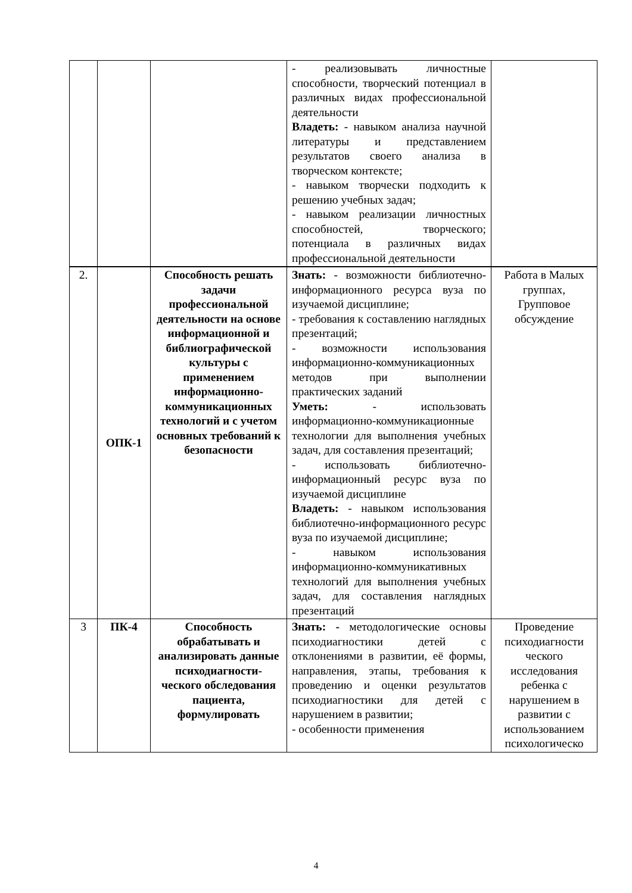| | | | - реализовывать личностные способности, творческий потенциал в различных видах профессиональной деятельности Владеть: - навыком анализа научной литературы и представлением результатов своего анализа в творческом контексте; - навыком творчески подходить к решению учебных задач; - навыком реализации личностных способностей, творческого; потенциала в различных видах профессиональной деятельности | |
| 2. | ОПК-1 | Способность решать задачи профессиональной деятельности на основе информационной и библиографической культуры с применением информационно-коммуникационных технологий и с учетом основных требований к безопасности | Знать: - возможности библиотечно-информационного ресурса вуза по изучаемой дисциплине; - требования к составлению наглядных презентаций; - возможности использования информационно-коммуникационных методов при выполнении практических заданий Уметь: - использовать информационно-коммуникационные технологии для выполнения учебных задач, для составления презентаций; - использовать библиотечно-информационный ресурс вуза по изучаемой дисциплине Владеть: - навыком использования библиотечно-информационного ресурс вуза по изучаемой дисциплине; - навыком использования информационно-коммуникативных технологий для выполнения учебных задач, для составления наглядных презентаций | Работа в Малых группах, Групповое обсуждение |
| 3 | ПК-4 | Способность обрабатывать и анализировать данные психодиагности-ческого обследования пациента, формулировать | Знать: - методологические основы психодиагностики детей с отклонениями в развитии, её формы, направления, этапы, требования к проведению и оценки результатов психодиагностики для детей с нарушением в развитии; - особенности применения | Проведение психодиагности ческого исследования ребенка с нарушением в развитии с использованием психологическо |
4